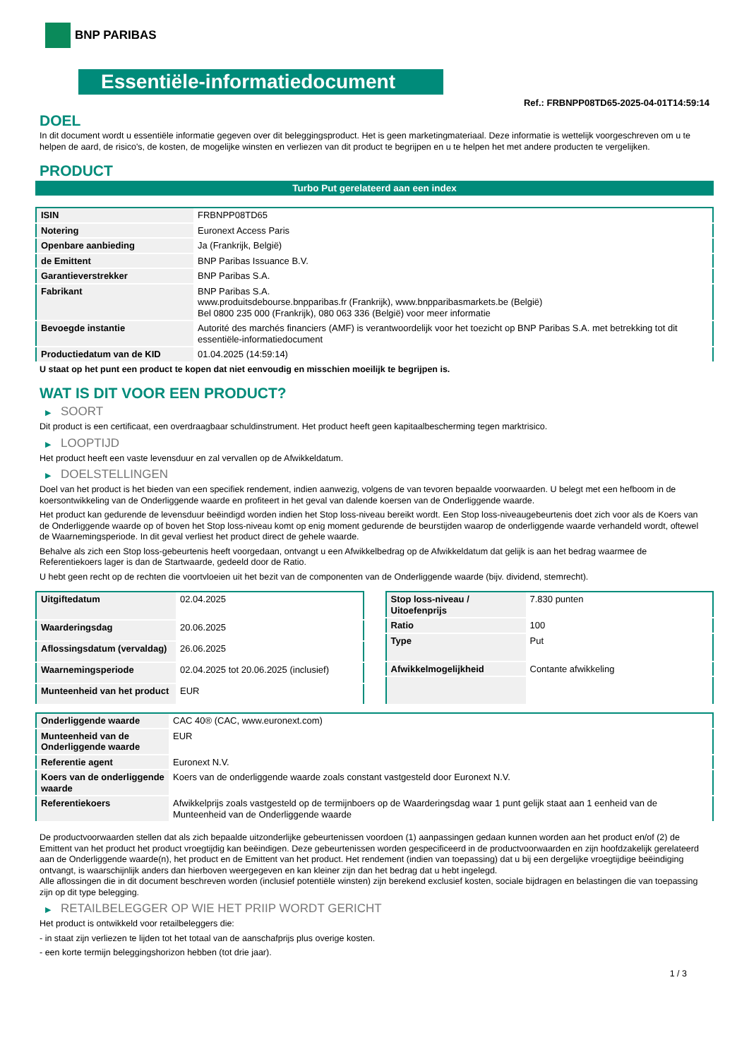BNP PARIBAS
Essentiële-informatiedocument
Ref.: FRBNPP08TD65-2025-04-01T14:59:14
DOEL
In dit document wordt u essentiële informatie gegeven over dit beleggingsproduct. Het is geen marketingmateriaal. Deze informatie is wettelijk voorgeschreven om u te helpen de aard, de risico's, de kosten, de mogelijke winsten en verliezen van dit product te begrijpen en u te helpen het met andere producten te vergelijken.
PRODUCT
Turbo Put gerelateerd aan een index
| ISIN | FRBNPP08TD65 |
| Notering | Euronext Access Paris |
| Openbare aanbieding | Ja (Frankrijk, België) |
| de Emittent | BNP Paribas Issuance B.V. |
| Garantieverstrekker | BNP Paribas S.A. |
| Fabrikant | BNP Paribas S.A. www.produitsdebourse.bnpparibas.fr (Frankrijk), www.bnpparibasmarkets.be (België) Bel 0800 235 000 (Frankrijk), 080 063 336 (België) voor meer informatie |
| Bevoegde instantie | Autorité des marchés financiers (AMF) is verantwoordelijk voor het toezicht op BNP Paribas S.A. met betrekking tot dit essentiële-informatiedocument |
| Productiedatum van de KID | 01.04.2025 (14:59:14) |
U staat op het punt een product te kopen dat niet eenvoudig en misschien moeilijk te begrijpen is.
WAT IS DIT VOOR EEN PRODUCT?
▶ SOORT
Dit product is een certificaat, een overdraagbaar schuldinstrument. Het product heeft geen kapitaalbescherming tegen marktrisico.
▶ LOOPTIJD
Het product heeft een vaste levensduur en zal vervallen op de Afwikkeldatum.
▶ DOELSTELLINGEN
Doel van het product is het bieden van een specifiek rendement, indien aanwezig, volgens de van tevoren bepaalde voorwaarden. U belegt met een hefboom in de koersontwikkeling van de Onderliggende waarde en profiteert in het geval van dalende koersen van de Onderliggende waarde.
Het product kan gedurende de levensduur beëindigd worden indien het Stop loss-niveau bereikt wordt. Een Stop loss-niveaugebeurtenis doet zich voor als de Koers van de Onderliggende waarde op of boven het Stop loss-niveau komt op enig moment gedurende de beurstijden waarop de onderliggende waarde verhandeld wordt, oftewel de Waarnemingsperiode. In dit geval verliest het product direct de gehele waarde.
Behalve als zich een Stop loss-gebeurtenis heeft voorgedaan, ontvangt u een Afwikkelbedrag op de Afwikkeldatum dat gelijk is aan het bedrag waarmee de Referentiekoers lager is dan de Startwaarde, gedeeld door de Ratio.
U hebt geen recht op de rechten die voortvloeien uit het bezit van de componenten van de Onderliggende waarde (bijv. dividend, stemrecht).
| Uitgiftedatum | 02.04.2025 |
| Waarderingsdag | 20.06.2025 |
| Aflossingsdatum (vervaldag) | 26.06.2025 |
| Waarnemingsperiode | 02.04.2025 tot 20.06.2025 (inclusief) |
| Munteenheid van het product | EUR |
| Stop loss-niveau / Uitoefenprijs | 7.830 punten |
| Ratio | 100 |
| Type | Put |
| Afwikkelmogelijkheid | Contante afwikkeling |
| Onderliggende waarde | CAC 40® (CAC, www.euronext.com) |
| Munteenheid van de Onderliggende waarde | EUR |
| Referentie agent | Euronext N.V. |
| Koers van de onderliggende waarde | Koers van de onderliggende waarde zoals constant vastgesteld door Euronext N.V. |
| Referentiekoers | Afwikkelprijs zoals vastgesteld op de termijnboers op de Waarderingsdag waar 1 punt gelijk staat aan 1 eenheid van de Munteenheid van de Onderliggende waarde |
De productvoorwaarden stellen dat als zich bepaalde uitzonderlijke gebeurtenissen voordoen (1) aanpassingen gedaan kunnen worden aan het product en/of (2) de Emittent van het product het product vroegtijdig kan beëindigen. Deze gebeurtenissen worden gespecificeerd in de productvoorwaarden en zijn hoofdzakelijk gerelateerd aan de Onderliggende waarde(n), het product en de Emittent van het product. Het rendement (indien van toepassing) dat u bij een dergelijke vroegtijdige beëindiging ontvangt, is waarschijnlijk anders dan hierboven weergegeven en kan kleiner zijn dan het bedrag dat u hebt ingelegd.
Alle aflossingen die in dit document beschreven worden (inclusief potentiële winsten) zijn berekend exclusief kosten, sociale bijdragen en belastingen die van toepassing zijn op dit type belegging.
▶ RETAILBELEGGER OP WIE HET PRIIP WORDT GERICHT
Het product is ontwikkeld voor retailbeleggers die:
- in staat zijn verliezen te lijden tot het totaal van de aanschafprijs plus overige kosten.
- een korte termijn beleggingshorizon hebben (tot drie jaar).
1 / 3